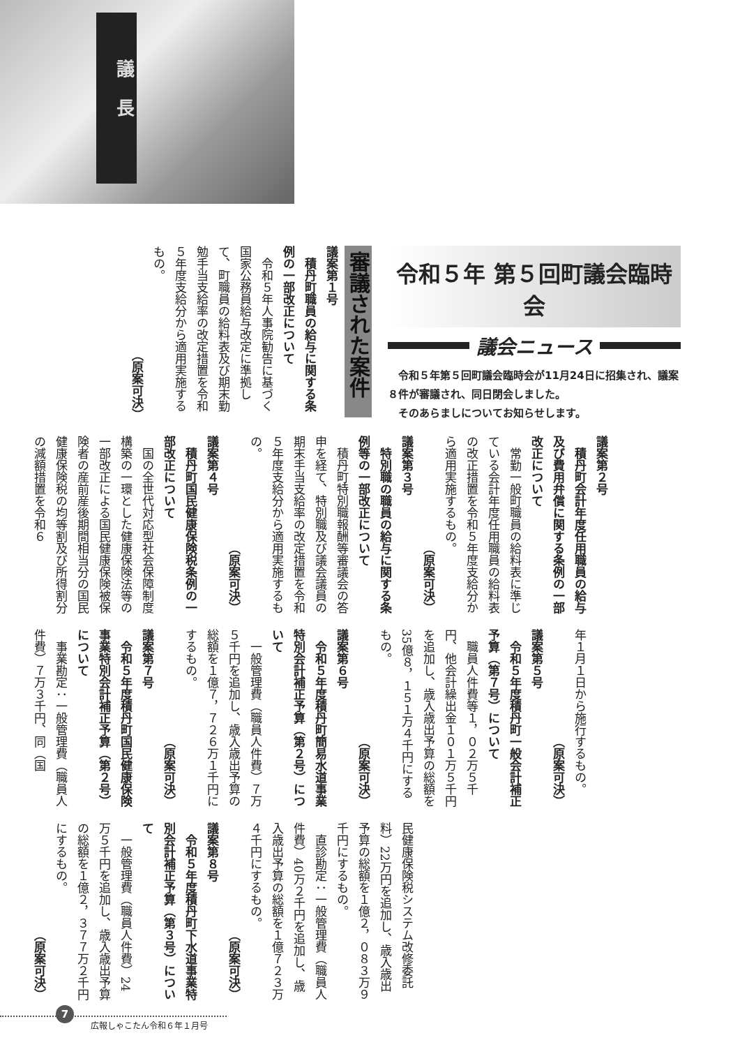議長
令和５年 第５回町議会臨時会
議会ニュース
　令和５年第５回町議会臨時会が11月24日に招集され、議案８件が審議され、同日閉会しました。
　そのあらましについてお知らせします。
審議された案件
議案第１号
　積丹町職員の給与に関する条例の一部改正について
　令和５年人事院勧告に基づく国家公務員給与改定に準拠して、町職員の給料表及び期末勤勉手当支給率の改定措置を令和５年度支給分から適用実施するもの。
（原案可決）
議案第２号
　積丹町会計年度任用職員の給与及び費用弁償に関する条例の一部改正について
　常勤一般町職員の給料表に準じている会計年度任用職員の給料表の改正措置を令和５年度支給分から適用実施するもの。
（原案可決）
議案第３号
　特別職の職員の給与に関する条例等の一部改正について
　積丹町特別職報酬等審議会の答申を経て、特別職及び議会議員の期末手当支給率の改定措置を令和５年度支給分から適用実施するもの。
（原案可決）
議案第４号
　積丹町国民健康保険税条例の一部改正について
　国の全世代対応型社会保障制度構築の一環とした健康保険法等の一部改正による国民健康保険被保険者の産前産後期間相当分の国民健康保険税の均等割及び所得割分の減額措置を令和６
年１月１日から施行するもの。
（原案可決）
議案第５号
　令和５年度積丹町一般会計補正予算（第７号）について
　職員人件費等１，０２万５千円、他会計繰出金１０１万５千円を追加し、歳入歳出予算の総額を35億８，１５１万４千円にするもの。
（原案可決）
議案第６号
　令和５年度積丹町簡易水道事業特別会計補正予算（第２号）について
　一般管理費（職員人件費）７万５千円を追加し、歳入歳出予算の総額を１億７，７２６万１千円にするもの。
（原案可決）
議案第７号
　令和５年度積丹町国民健康保険事業特別会計補正予算（第２号）について
　事業勘定：一般管理費（職員人件費）７万３千円、同（国
民健康保険税システム改修委託料）22万円を追加し、歳入歳出予算の総額を１億２，０８３万９千円にするもの。
　直診勘定：一般管理費（職員人件費）40万２千円を追加し、歳入歳出予算の総額を１億７２３万４千円にするもの。
（原案可決）
議案第８号
　令和５年度積丹町下水道事業特別会計補正予算（第３号）について
　一般管理費（職員人件費）24万５千円を追加し、歳入歳出予算の総額を１億２，３７７万２千円にするもの。
（原案可決）
7
広報しゃこたん令和６年１月号